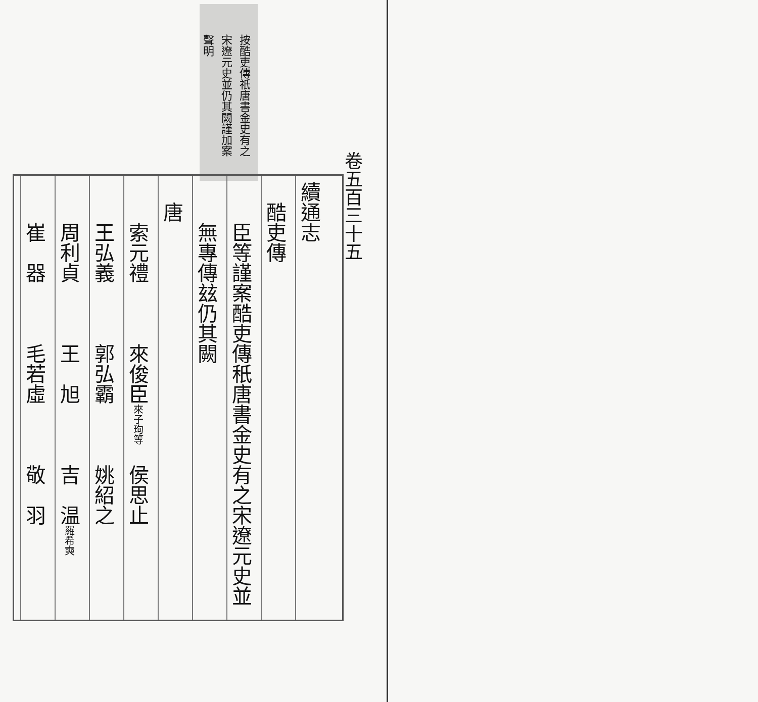卷五百三十五
按酷吏傳祇唐書金史有之
宋遼元史並仍其闕謹加案
聲明
續通志
　酷吏傳
　　臣等謹案酷吏傳秖唐書金史有之宋遼元史並
　　無專傳玆仍其闕
　唐
　　索元禮　　　來俊臣來子珣等　侯思止
　　王弘義　　　郭弘霸　　　姚紹之
　　周利貞　　　王　旭　　　吉　温羅希奭
　　崔　器　　　毛若虛　　　敬　羽